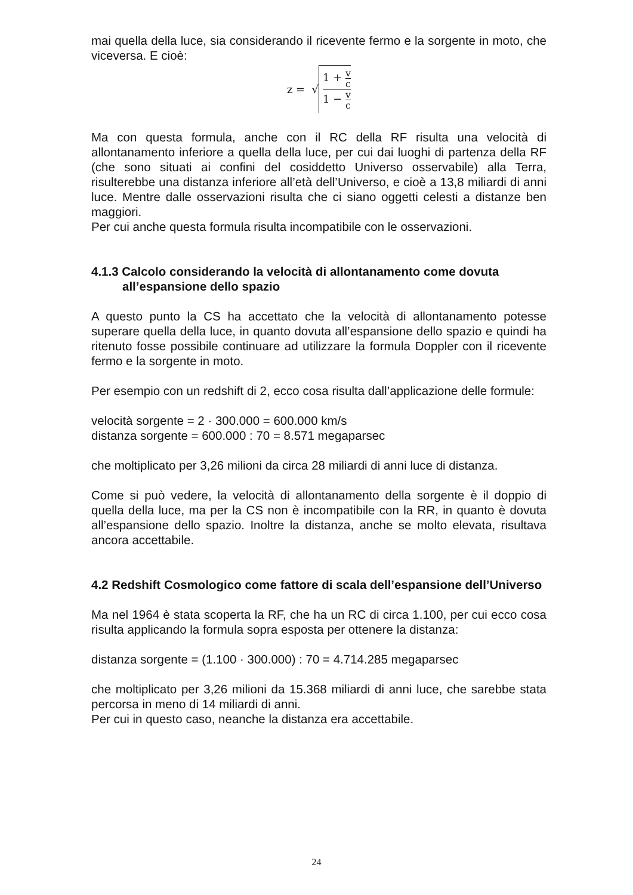mai quella della luce, sia considerando il ricevente fermo e la sorgente in moto, che viceversa. E cioè:
| z = √ | 1 + v c 1 − v c |
Ma con questa formula, anche con il RC della RF risulta una velocità di allontanamento inferiore a quella della luce, per cui dai luoghi di partenza della RF (che sono situati ai confini del cosiddetto Universo osservabile) alla Terra, risulterebbe una distanza inferiore all’età dell’Universo, e cioè a 13,8 miliardi di anni luce. Mentre dalle osservazioni risulta che ci siano oggetti celesti a distanze ben maggiori.
Per cui anche questa formula risulta incompatibile con le osservazioni.
4.1.3 Calcolo considerando la velocità di allontanamento come dovuta all’espansione dello spazio
A questo punto la CS ha accettato che la velocità di allontanamento potesse superare quella della luce, in quanto dovuta all’espansione dello spazio e quindi ha ritenuto fosse possibile continuare ad utilizzare la formula Doppler con il ricevente fermo e la sorgente in moto.
Per esempio con un redshift di 2, ecco cosa risulta dall’applicazione delle formule:
velocità sorgente = 2 · 300.000 = 600.000 km/s
distanza sorgente = 600.000 : 70 = 8.571 megaparsec
che moltiplicato per 3,26 milioni da circa 28 miliardi di anni luce di distanza.
Come si può vedere, la velocità di allontanamento della sorgente è il doppio di quella della luce, ma per la CS non è incompatibile con la RR, in quanto è dovuta all’espansione dello spazio. Inoltre la distanza, anche se molto elevata, risultava ancora accettabile.
4.2 Redshift Cosmologico come fattore di scala dell’espansione dell’Universo
Ma nel 1964 è stata scoperta la RF, che ha un RC di circa 1.100, per cui ecco cosa risulta applicando la formula sopra esposta per ottenere la distanza:
distanza sorgente = (1.100 · 300.000) : 70 = 4.714.285 megaparsec
che moltiplicato per 3,26 milioni da 15.368 miliardi di anni luce, che sarebbe stata percorsa in meno di 14 miliardi di anni.
Per cui in questo caso, neanche la distanza era accettabile.
24